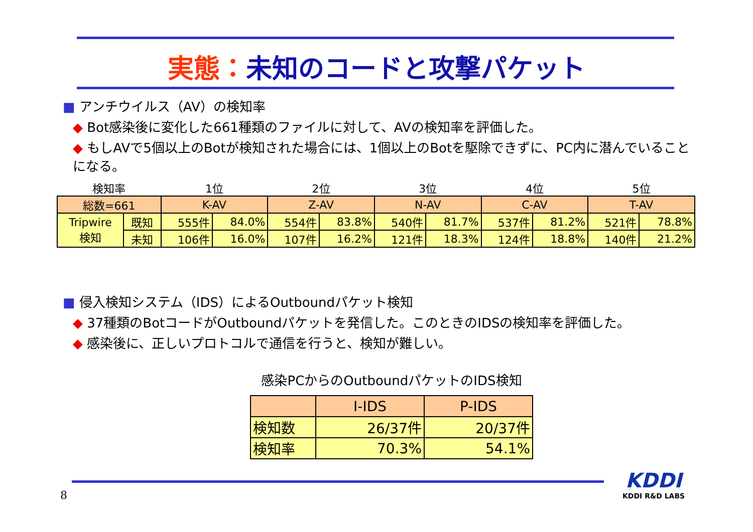実態：未知のコードと攻撃パケット
■ アンチウイルス（AV）の検知率
◆ Bot感染後に変化した661種類のファイルに対して、AVの検知率を評価した。
◆ もしAVで5個以上のBotが検知された場合には、1個以上のBotを駆除できずに、PC内に潜んでいることになる。
| 検知率 | | 1位 | | 2位 | | 3位 | | 4位 | | 5位 | |
| 総数=661 | | K-AV | | Z-AV | | N-AV | | C-AV | | T-AV | |
| Tripwire 検知 | 既知 | 555件 | 84.0% | 554件 | 83.8% | 540件 | 81.7% | 537件 | 81.2% | 521件 | 78.8% |
| | 未知 | 106件 | 16.0% | 107件 | 16.2% | 121件 | 18.3% | 124件 | 18.8% | 140件 | 21.2% |
■ 侵入検知システム（IDS）によるOutboundパケット検知
◆ 37種類のBotコードがOutboundパケットを発信した。このときのIDSの検知率を評価した。
◆ 感染後に、正しいプロトコルで通信を行うと、検知が難しい。
感染PCからのOutboundパケットのIDS検知
| | I-IDS | P-IDS |
| 検知数 | 26/37件 | 20/37件 |
| 検知率 | 70.3% | 54.1% |
8
KDDI
KDDI R&D LABS